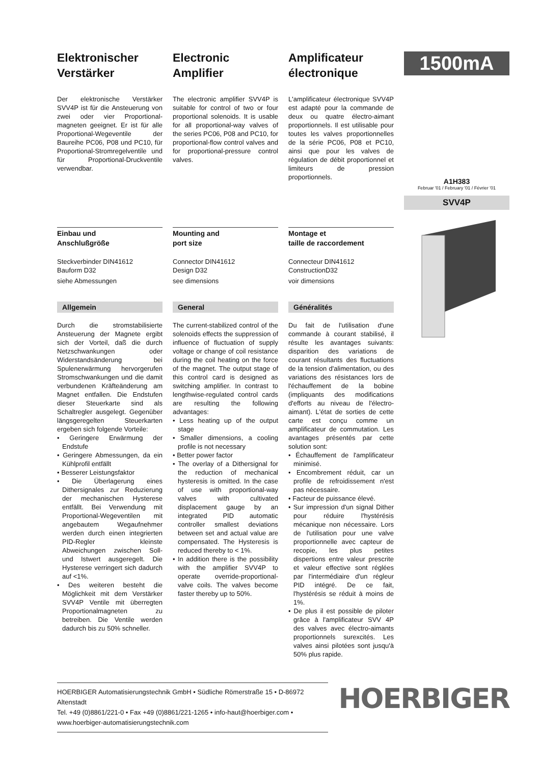Elektronischer Verstärker
Der elektronische Verstärker SVV4P ist für die Ansteuerung von zwei oder vier Proportional-magneten geeignet. Er ist für alle Proportional-Wegeventile der Baureihe PC06, P08 und PC10, für Proportional-Stromregelventile und für Proportional-Druckventile verwendbar.
Electronic Amplifier
The electronic amplifier SVV4P is suitable for control of two or four proportional solenoids. It is usable for all proportional-way valves of the series PC06, P08 and PC10, for proportional-flow control valves and for proportional-pressure control valves.
Amplificateur électronique
L'amplificateur électronique SVV4P est adapté pour la commande de deux ou quatre électro-aimant proportionnels. Il est utilisable pour toutes les valves proportionnelles de la série PC06, P08 et PC10, ainsi que pour les valves de régulation de débit proportionnel et limiteurs de pression proportionnels.
1500mA
A1H383
Februar '01 / February '01 / Février '01
SVV4P
Einbau und
Anschlußgröße
Steckverbinder DIN41612
Bauform D32
siehe Abmessungen
Mounting and
port size
Connector DIN41612
Design D32
see dimensions
Montage et
taille de raccordement
Connecteur DIN41612
ConstructionD32
voir dimensions
Allgemein
Durch die stromstabilisierte Ansteuerung der Magnete ergibt sich der Vorteil, daß die durch Netzschwankungen oder Widerstandsänderung bei Spulenerwärmung hervorgerufen Stromschwankungen und die damit verbundenen Kräfteänderung am Magnet entfallen. Die Endstufen dieser Steuerkarte sind als Schaltregler ausgelegt. Gegenüber längsgeregelten Steuerkarten ergeben sich folgende Vorteile:
• Geringere Erwärmung der Endstufe
• Geringere Abmessungen, da ein Kühlprofil entfällt
• Besserer Leistungsfaktor
• Die Überlagerung eines Dithersignales zur Reduzierung der mechanischen Hysterese entfällt. Bei Verwendung mit Proportional-Wegeventilen mit angebautem Wegaufnehmer werden durch einen integrierten PID-Regler kleinste Abweichungen zwischen Soll- und Istwert ausgeregelt. Die Hysterese verringert sich dadurch auf <1%.
• Des weiteren besteht die Möglichkeit mit dem Verstärker SVV4P Ventile mit überregten Proportionalmagneten zu betreiben. Die Ventile werden dadurch bis zu 50% schneller.
General
The current-stabilized control of the solenoids effects the suppression of influence of fluctuation of supply voltage or change of coil resistance during the coil heating on the force of the magnet. The output stage of this control card is designed as switching amplifier. In contrast to lengthwise-regulated control cards are resulting the following advantages:
• Less heating up of the output stage
• Smaller dimensions, a cooling profile is not necessary
• Better power factor
• The overlay of a Dithersignal for the reduction of mechanical hysteresis is omitted. In the case of use with proportional-way valves with cultivated displacement gauge by an integrated PID automatic controller smallest deviations between set and actual value are compensated. The Hysteresis is reduced thereby to < 1%.
• In addition there is the possibility with the amplifier SVV4P to operate override-proportional-valve coils. The valves become faster thereby up to 50%.
Généralités
Du fait de l'utilisation d'une commande à courant stabilisé, il résulte les avantages suivants: disparition des variations de courant résultants des fluctuations de la tension d'alimentation, ou des variations des résistances lors de l'échauffement de la bobine (impliquants des modifications d'efforts au niveau de l'électro-aimant). L'état de sorties de cette carte est conçu comme un amplificateur de commutation. Les avantages présentés par cette solution sont:
• Échauffement de l'amplificateur minimisé.
• Encombrement réduit, car un profile de refroidissement n'est pas nécessaire.
• Facteur de puissance élevé.
• Sur impression d'un signal Dither pour réduire l'hystérésis mécanique non nécessaire. Lors de l'utilisation pour une valve proportionnelle avec capteur de recopie, les plus petites dispertions entre valeur prescrite et valeur effective sont réglées par l'intermédiaire d'un régleur PID intégré. De ce fait, l'hystérésis se réduit à moins de 1%.
• De plus il est possible de piloter grâce à l'amplificateur SVV 4P des valves avec électro-aimants proportionnels surexcités. Les valves ainsi pilotées sont jusqu'à 50% plus rapide.
HOERBIGER Automatisierungstechnik GmbH • Südliche Römerstraße 15 • D-86972 Altenstadt
Tel. +49 (0)8861/221-0 • Fax +49 (0)8861/221-1265 • info-haut@hoerbiger.com • www.hoerbiger-automatisierungstechnik.com
HOERBIGER